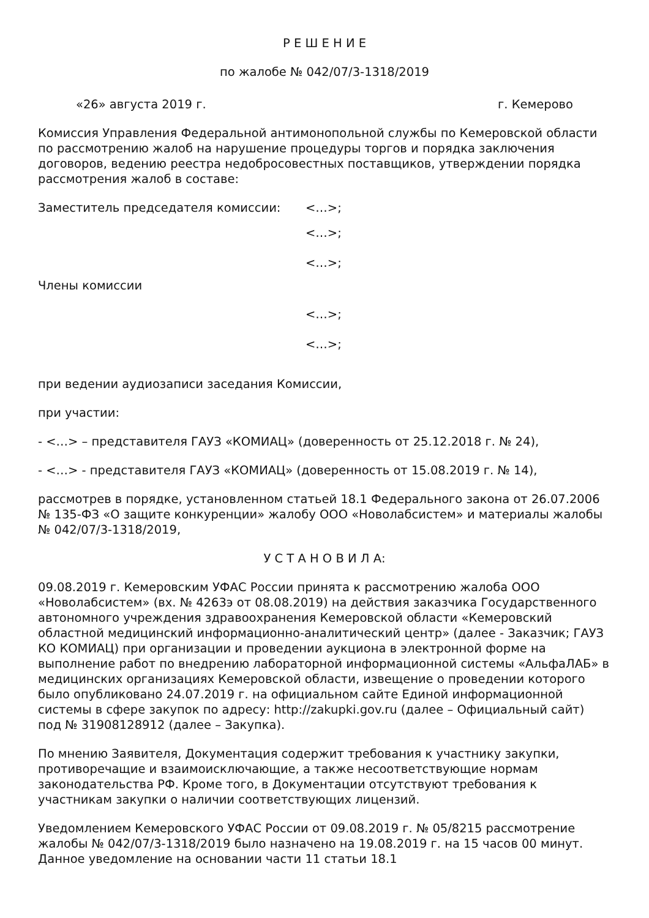Р Е Ш Е Н И Е
по жалобе № 042/07/3-1318/2019
«26» августа 2019 г. г. Кемерово
Комиссия Управления Федеральной антимонопольной службы по Кемеровской области по рассмотрению жалоб на нарушение процедуры торгов и порядка заключения договоров, ведению реестра недобросовестных поставщиков, утверждении порядка рассмотрения жалоб в составе:
Заместитель председателя комиссии: <…>;
<…>;
<…>;
Члены комиссии
<…>;
<…>;
при ведении аудиозаписи заседания Комиссии,
при участии:
- <…> – представителя ГАУЗ «КОМИАЦ» (доверенность от 25.12.2018 г. № 24),
- <…> - представителя ГАУЗ «КОМИАЦ» (доверенность от 15.08.2019 г. № 14),
рассмотрев в порядке, установленном статьей 18.1 Федерального закона от 26.07.2006 № 135-ФЗ «О защите конкуренции» жалобу ООО «Новолабсистем» и материалы жалобы № 042/07/3-1318/2019,
У С Т А Н О В И Л А:
09.08.2019 г. Кемеровским УФАС России принята к рассмотрению жалоба ООО «Новолабсистем» (вх. № 4263э от 08.08.2019) на действия заказчика Государственного автономного учреждения здравоохранения Кемеровской области «Кемеровский областной медицинский информационно-аналитический центр» (далее - Заказчик; ГАУЗ КО КОМИАЦ) при организации и проведении аукциона в электронной форме на выполнение работ по внедрению лабораторной информационной системы «АльфаЛАБ» в медицинских организациях Кемеровской области, извещение о проведении которого было опубликовано 24.07.2019 г. на официальном сайте Единой информационной системы в сфере закупок по адресу: http://zakupki.gov.ru (далее – Официальный сайт) под № 31908128912 (далее – Закупка).
По мнению Заявителя, Документация содержит требования к участнику закупки, противоречащие и взаимоисключающие, а также несоответствующие нормам законодательства РФ. Кроме того, в Документации отсутствуют требования к участникам закупки о наличии соответствующих лицензий.
Уведомлением Кемеровского УФАС России от 09.08.2019 г. № 05/8215 рассмотрение жалобы № 042/07/3-1318/2019 было назначено на 19.08.2019 г. на 15 часов 00 минут. Данное уведомление на основании части 11 статьи 18.1